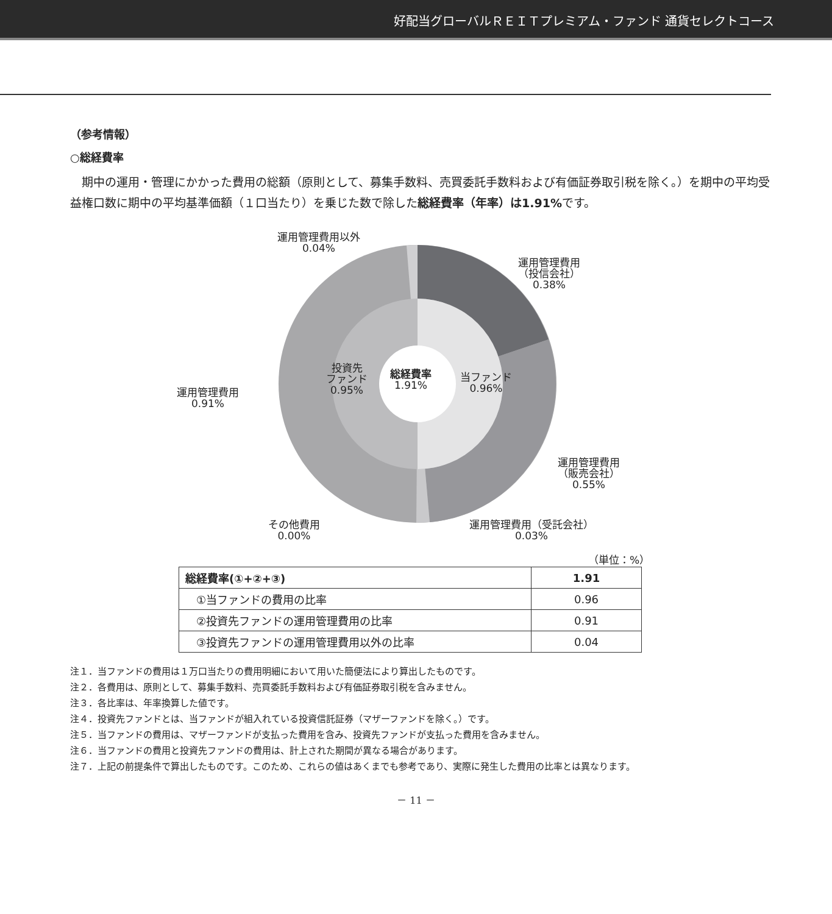好配当グローバルＲＥＩＴプレミアム・ファンド 通貨セレクトコース
（参考情報）
○総経費率
期中の運用・管理にかかった費用の総額（原則として、募集手数料、売買委託手数料および有価証券取引税を除く。）を期中の平均受益権口数に期中の平均基準価額（１口当たり）を乗じた数で除した総経費率（年率）は1.91% です。
運用管理費用以外
0.04%
運用管理費用
（投信会社）
0.38%
運用管理費用
0.91%
投資先
ファンド
0.95%
総経費率
1.91%
当ファンド
0.96%
運用管理費用
（販売会社）
0.55%
その他費用
0.00%
運用管理費用（受託会社）
0.03%
（単位：%）
| 総経費率(①+②+③) | 1.91 |
| ①当ファンドの費用の比率 | 0.96 |
| ②投資先ファンドの運用管理費用の比率 | 0.91 |
| ③投資先ファンドの運用管理費用以外の比率 | 0.04 |
注１．当ファンドの費用は１万口当たりの費用明細において用いた簡便法により算出したものです。
注２．各費用は、原則として、募集手数料、売買委託手数料および有価証券取引税を含みません。
注３．各比率は、年率換算した値です。
注４．投資先ファンドとは、当ファンドが組入れている投資信託証券（マザーファンドを除く。）です。
注５．当ファンドの費用は、マザーファンドが支払った費用を含み、投資先ファンドが支払った費用を含みません。
注６．当ファンドの費用と投資先ファンドの費用は、計上された期間が異なる場合があります。
注７．上記の前提条件で算出したものです。このため、これらの値はあくまでも参考であり、実際に発生した費用の比率とは異なります。
－ 11 －